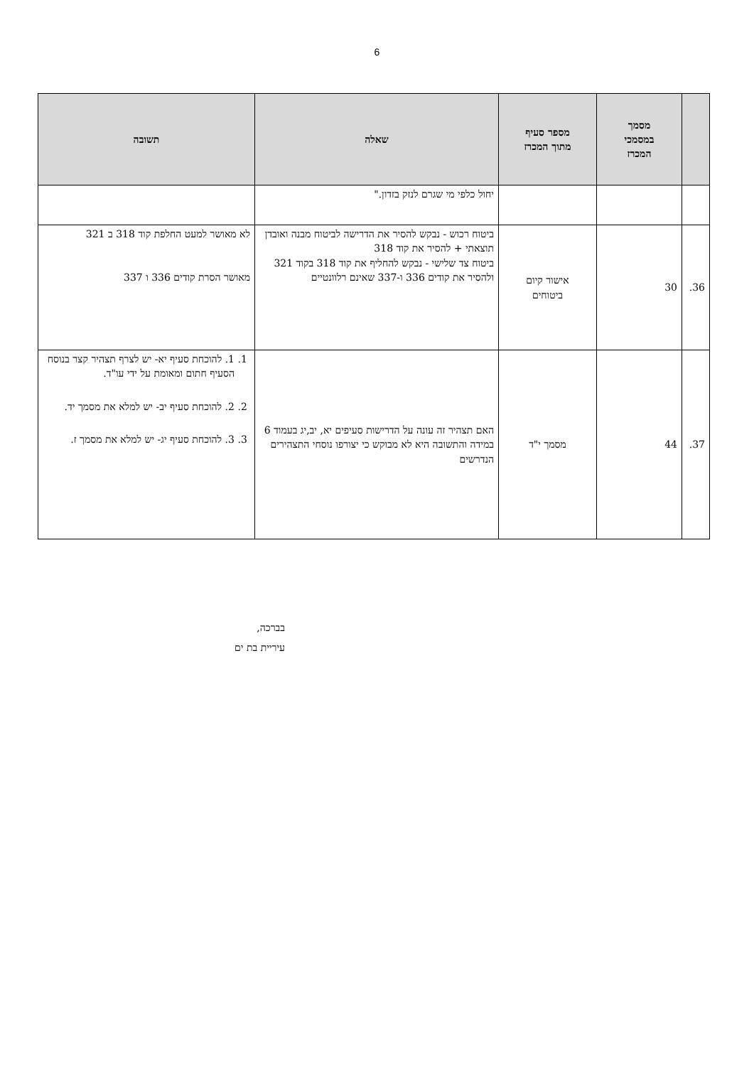6
| | מסמך במסמכי המכרז | מספר סעיף מתוך המכרז | שאלה | תשובה |
| --- | --- | --- | --- | --- |
| | | | יחול כלפי מי שגרם לנזק בזדון." | |
| 36. | 30 | אישור קיום ביטוחים | ביטוח רכוש - נבקש להסיר את הדרישה לביטוח מבנה ואובדן תוצאתי + להסיר את קוד 318 ביטוח צד שלישי - נבקש להחליף את קוד 318 בקוד 321 ולהסיר את קודים 336 ו-337 שאינם רלוונטיים | לא מאושר למעט החלפת קוד 318 ב 321 מאושר הסרת קודים 336 ו 337 |
| 37. | 44 | מסמך י"ד | האם תצהיר זה עונה על הדרישות סעיפים יא, יב,יג בעמוד 6 במידה והתשובה היא לא מבוקש כי יצורפו נוסחי התצהירים הנדרשים | 1. 1. להוכחת סעיף יא- יש לצרף תצהיר קצר בנוסח הסעיף חתום ומאומת על ידי עו"ד. 2. 2. להוכחת סעיף יב- יש למלא את מסמך יד. 3. 3. להוכחת סעיף יג- יש למלא את מסמך ז. |
בברכה,
עיריית בת ים